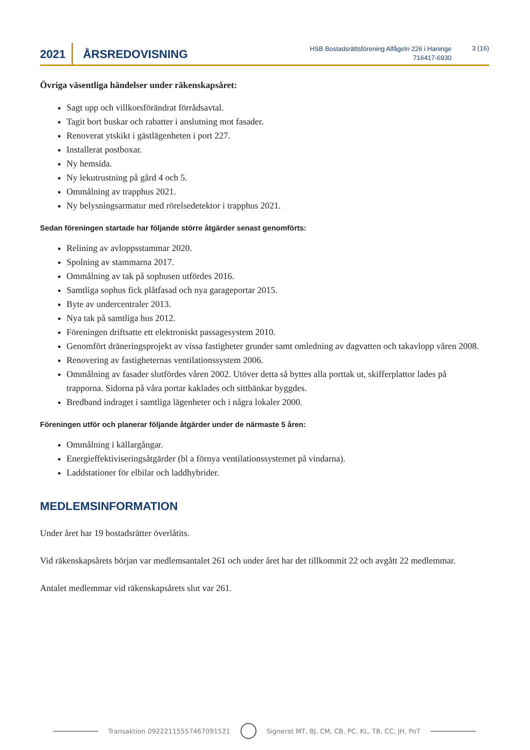2021 ÅRSREDOVISNING
HSB Bostadsrättsförening Alfågeln 226 i Haninge
716417-6930
3 (16)
Övriga väsentliga händelser under räkenskapsåret:
Sagt upp och villkorsförändrat förrådsavtal.
Tagit bort buskar och rabatter i anslutning mot fasader.
Renoverat ytskikt i gästlägenheten i port 227.
Installerat postboxar.
Ny hemsida.
Ny lekutrustning på gård 4 och 5.
Ommålning av trapphus 2021.
Ny belysningsarmatur med rörelsedetektor i trapphus 2021.
Sedan föreningen startade har följande större åtgärder senast genomförts:
Relining av avloppsstammar 2020.
Spolning av stammarna 2017.
Ommålning av tak på sophusen utfördes 2016.
Samtliga sophus fick plåtfasad och nya garageportar 2015.
Byte av undercentraler 2013.
Nya tak på samtliga hus 2012.
Föreningen driftsatte ett elektroniskt passagesystem 2010.
Genomfört dräneringsprojekt av vissa fastigheter grunder samt omledning av dagvatten och takavlopp våren 2008.
Renovering av fastigheternas ventilationssystem 2006.
Ommålning av fasader slutfördes våren 2002. Utöver detta så byttes alla porttak ut, skifferplattor lades på trapporna. Sidorna på våra portar kaklades och sittbänkar byggdes.
Bredband indraget i samtliga lägenheter och i några lokaler 2000.
Föreningen utför och planerar följande åtgärder under de närmaste 5 åren:
Ommålning i källargångar.
Energieffektiviseringsåtgärder (bl a förnya ventilationssystemet på vindarna).
Laddstationer för elbilar och laddhybrider.
MEDLEMSINFORMATION
Under året har 19 bostadsrätter överlåtits.
Vid räkenskapsårets början var medlemsantalet 261 och under året har det tillkommit 22 och avgått 22 medlemmar.
Antalet medlemmar vid räkenskapsårets slut var 261.
Transaktion 09222115557467091521
Signerat MT, BJ, CM, CB, PC, KL, TB, CC, JH, PoT